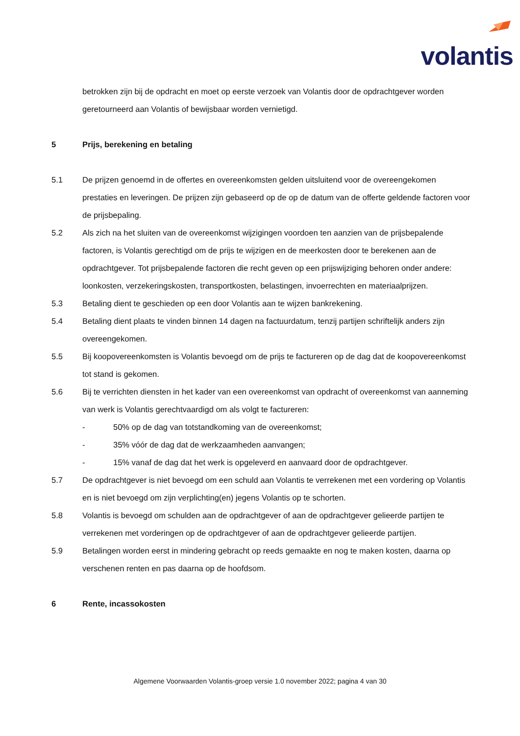volantis
betrokken zijn bij de opdracht en moet op eerste verzoek van Volantis door de opdrachtgever worden geretourneerd aan Volantis of bewijsbaar worden vernietigd.
5 Prijs, berekening en betaling
5.1 De prijzen genoemd in de offertes en overeenkomsten gelden uitsluitend voor de overeengekomen prestaties en leveringen. De prijzen zijn gebaseerd op de op de datum van de offerte geldende factoren voor de prijsbepaling.
5.2 Als zich na het sluiten van de overeenkomst wijzigingen voordoen ten aanzien van de prijsbepalende factoren, is Volantis gerechtigd om de prijs te wijzigen en de meerkosten door te berekenen aan de opdrachtgever. Tot prijsbepalende factoren die recht geven op een prijswijziging behoren onder andere: loonkosten, verzekeringskosten, transportkosten, belastingen, invoerrechten en materiaalprijzen.
5.3 Betaling dient te geschieden op een door Volantis aan te wijzen bankrekening.
5.4 Betaling dient plaats te vinden binnen 14 dagen na factuurdatum, tenzij partijen schriftelijk anders zijn overeengekomen.
5.5 Bij koopovereenkomsten is Volantis bevoegd om de prijs te factureren op de dag dat de koopovereenkomst tot stand is gekomen.
5.6 Bij te verrichten diensten in het kader van een overeenkomst van opdracht of overeenkomst van aanneming van werk is Volantis gerechtvaardigd om als volgt te factureren:
- 50% op de dag van totstandkoming van de overeenkomst;
- 35% vóór de dag dat de werkzaamheden aanvangen;
- 15% vanaf de dag dat het werk is opgeleverd en aanvaard door de opdrachtgever.
5.7 De opdrachtgever is niet bevoegd om een schuld aan Volantis te verrekenen met een vordering op Volantis en is niet bevoegd om zijn verplichting(en) jegens Volantis op te schorten.
5.8 Volantis is bevoegd om schulden aan de opdrachtgever of aan de opdrachtgever gelieerde partijen te verrekenen met vorderingen op de opdrachtgever of aan de opdrachtgever gelieerde partijen.
5.9 Betalingen worden eerst in mindering gebracht op reeds gemaakte en nog te maken kosten, daarna op verschenen renten en pas daarna op de hoofdsom.
6 Rente, incassokosten
Algemene Voorwaarden Volantis-groep versie 1.0 november 2022; pagina 4 van 30